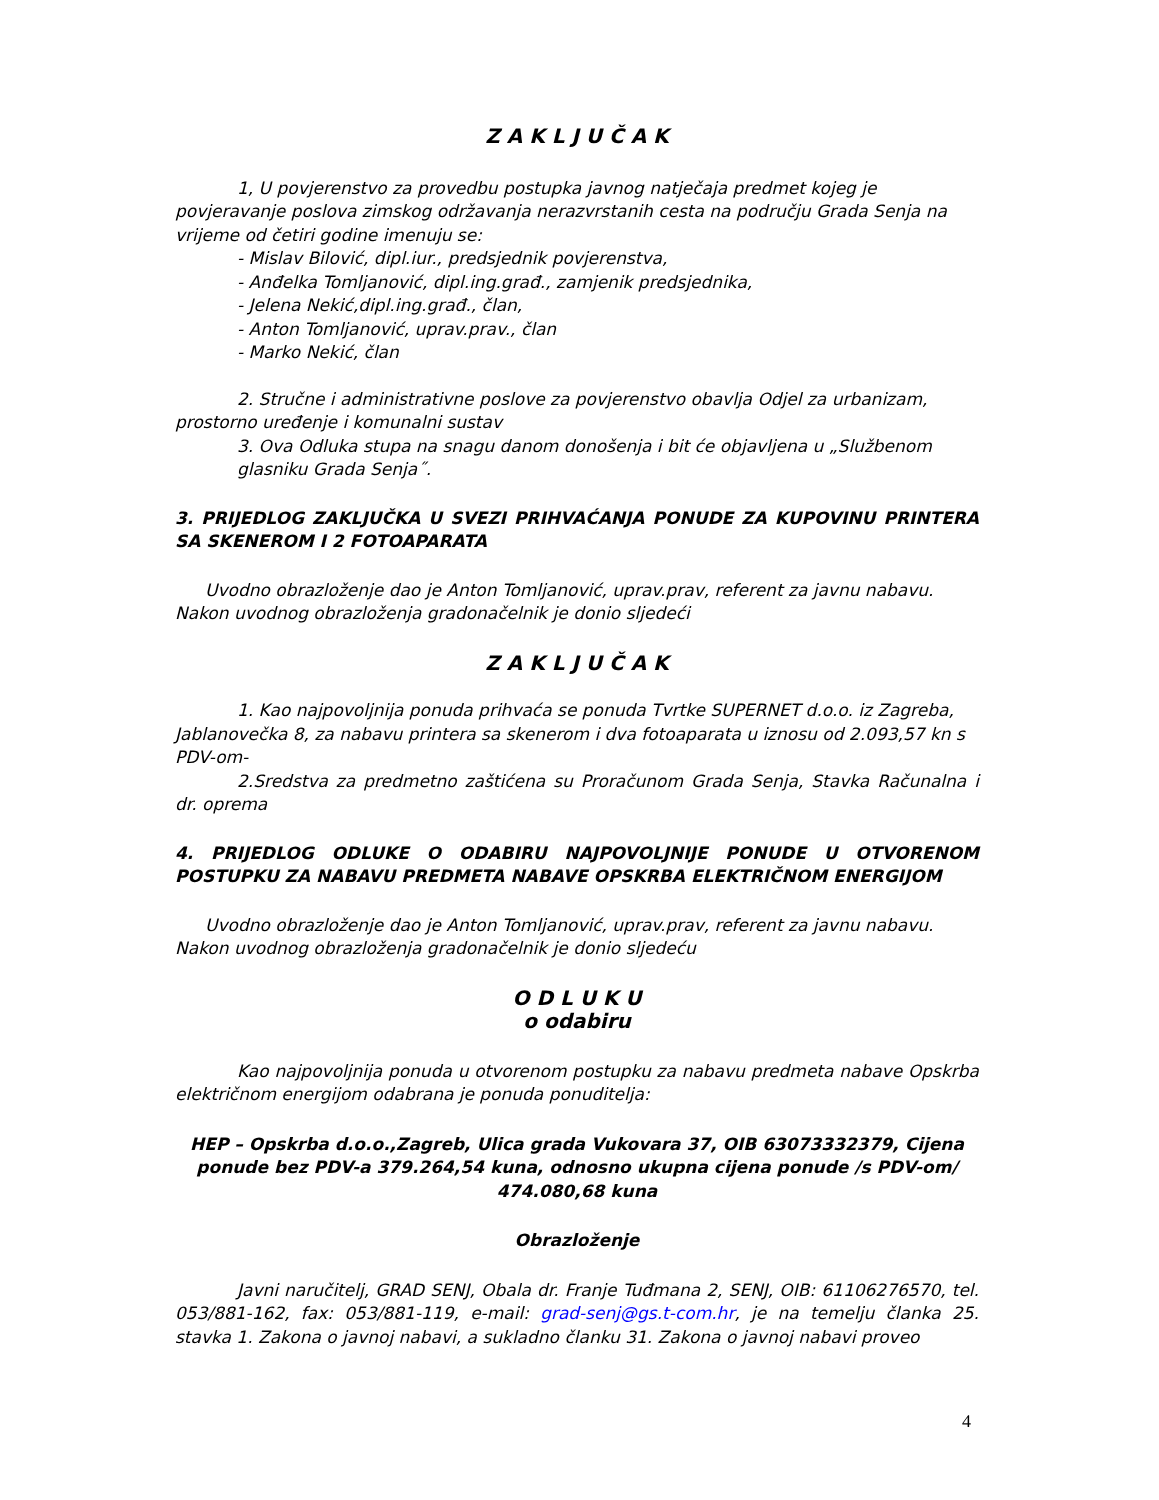Z A K L J U Č A K
1, U povjerenstvo za provedbu postupka javnog natječaja predmet kojeg je povjeravanje poslova zimskog održavanja nerazvrstanih cesta na području Grada Senja na vrijeme od četiri godine imenuju se:
- Mislav Bilović, dipl.iur., predsjednik povjerenstva,
- Anđelka Tomljanović, dipl.ing.građ., zamjenik predsjednika,
- Jelena Nekić,dipl.ing.građ., član,
- Anton Tomljanović, uprav.prav., član
- Marko Nekić, član
2. Stručne i administrativne poslove za povjerenstvo obavlja Odjel za urbanizam, prostorno uređenje i komunalni sustav
3. Ova Odluka stupa na snagu danom donošenja i bit će objavljena u „Službenom glasniku Grada Senja˝.
3. PRIJEDLOG ZAKLJUČKA U SVEZI PRIHVAĆANJA PONUDE ZA KUPOVINU PRINTERA SA SKENEROM I 2 FOTOAPARATA
Uvodno obrazloženje dao je Anton Tomljanović, uprav.prav, referent za javnu nabavu. Nakon uvodnog obrazloženja gradonačelnik je donio sljedeći
Z A K L J U Č A K
1. Kao najpovoljnija ponuda prihvaća se ponuda Tvrtke SUPERNET d.o.o. iz Zagreba, Jablanovečka 8, za nabavu printera sa skenerom i dva fotoaparata u iznosu od 2.093,57 kn s PDV-om-
2.Sredstva za predmetno zaštićena su Proračunom Grada Senja, Stavka Računalna i dr. oprema
4. PRIJEDLOG ODLUKE O ODABIRU NAJPOVOLJNIJE PONUDE U OTVORENOM POSTUPKU ZA NABAVU PREDMETA NABAVE OPSKRBA ELEKTRIČNOM ENERGIJOM
Uvodno obrazloženje dao je Anton Tomljanović, uprav.prav, referent za javnu nabavu. Nakon uvodnog obrazloženja gradonačelnik je donio sljedeću
O D L U K U
o odabiru
Kao najpovoljnija ponuda u otvorenom postupku za nabavu predmeta nabave Opskrba električnom energijom odabrana je ponuda ponuditelja:
HEP – Opskrba d.o.o.,Zagreb, Ulica grada Vukovara 37, OIB 63073332379, Cijena ponude bez PDV-a 379.264,54 kuna, odnosno ukupna cijena ponude /s PDV-om/ 474.080,68 kuna
Obrazloženje
Javni naručitelj, GRAD SENJ, Obala dr. Franje Tuđmana 2, SENJ, OIB: 61106276570, tel. 053/881-162, fax: 053/881-119, e-mail: grad-senj@gs.t-com.hr, je na temelju članka 25. stavka 1. Zakona o javnoj nabavi, a sukladno članku 31. Zakona o javnoj nabavi proveo
4